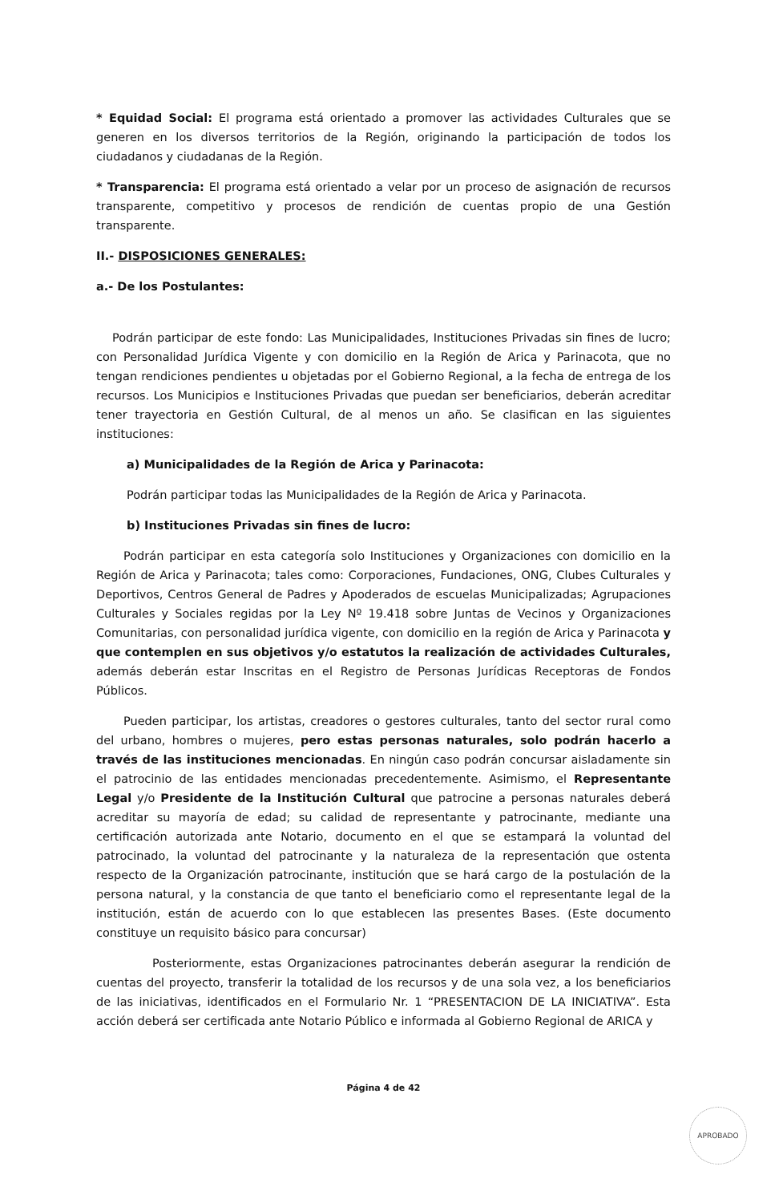* Equidad Social: El programa está orientado a promover las actividades Culturales que se generen en los diversos territorios de la Región, originando la participación de todos los ciudadanos y ciudadanas de la Región.
* Transparencia: El programa está orientado a velar por un proceso de asignación de recursos transparente, competitivo y procesos de rendición de cuentas propio de una Gestión transparente.
II.- DISPOSICIONES GENERALES:
a.- De los Postulantes:
Podrán participar de este fondo: Las Municipalidades, Instituciones Privadas sin fines de lucro; con Personalidad Jurídica Vigente y con domicilio en la Región de Arica y Parinacota, que no tengan rendiciones pendientes u objetadas por el Gobierno Regional, a la fecha de entrega de los recursos. Los Municipios e Instituciones Privadas que puedan ser beneficiarios, deberán acreditar tener trayectoria en Gestión Cultural, de al menos un año. Se clasifican en las siguientes instituciones:
a) Municipalidades de la Región de Arica y Parinacota:
Podrán participar todas las Municipalidades de la Región de Arica y Parinacota.
b) Instituciones Privadas sin fines de lucro:
Podrán participar en esta categoría solo Instituciones y Organizaciones con domicilio en la Región de Arica y Parinacota; tales como: Corporaciones, Fundaciones, ONG, Clubes Culturales y Deportivos, Centros General de Padres y Apoderados de escuelas Municipalizadas; Agrupaciones Culturales y Sociales regidas por la Ley Nº 19.418 sobre Juntas de Vecinos y Organizaciones Comunitarias, con personalidad jurídica vigente, con domicilio en la región de Arica y Parinacota y que contemplen en sus objetivos y/o estatutos la realización de actividades Culturales, además deberán estar Inscritas en el Registro de Personas Jurídicas Receptoras de Fondos Públicos.
Pueden participar, los artistas, creadores o gestores culturales, tanto del sector rural como del urbano, hombres o mujeres, pero estas personas naturales, solo podrán hacerlo a través de las instituciones mencionadas. En ningún caso podrán concursar aisladamente sin el patrocinio de las entidades mencionadas precedentemente. Asimismo, el Representante Legal y/o Presidente de la Institución Cultural que patrocine a personas naturales deberá acreditar su mayoría de edad; su calidad de representante y patrocinante, mediante una certificación autorizada ante Notario, documento en el que se estampará la voluntad del patrocinado, la voluntad del patrocinante y la naturaleza de la representación que ostenta respecto de la Organización patrocinante, institución que se hará cargo de la postulación de la persona natural, y la constancia de que tanto el beneficiario como el representante legal de la institución, están de acuerdo con lo que establecen las presentes Bases. (Este documento constituye un requisito básico para concursar)
Posteriormente, estas Organizaciones patrocinantes deberán asegurar la rendición de cuentas del proyecto, transferir la totalidad de los recursos y de una sola vez, a los beneficiarios de las iniciativas, identificados en el Formulario Nr. 1 “PRESENTACION DE LA INICIATIVA”. Esta acción deberá ser certificada ante Notario Público e informada al Gobierno Regional de ARICA y
Página 4 de 42
APROBADO